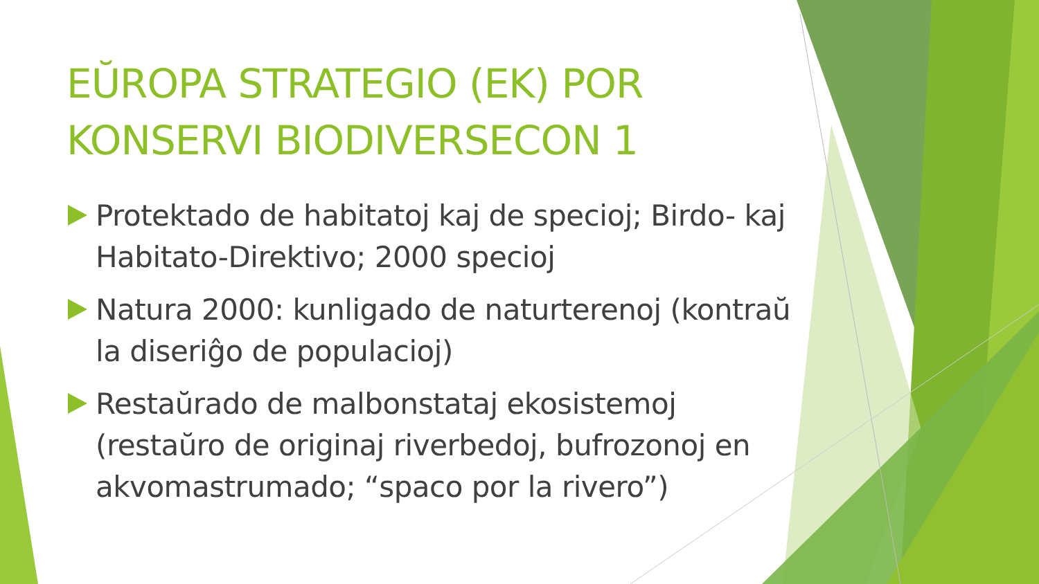EŬROPA STRATEGIO (EK) POR KONSERVI BIODIVERSECON 1
Protektado de habitatoj kaj de specioj; Birdo- kaj Habitato-Direktivo; 2000 specioj
Natura 2000: kunligado de naturterenoj (kontraŭ la diseriĝo de populacioj)
Restaŭrado de malbonstataj ekosistemoj (restaŭro de originaj riverbedoj, bufrozonoj en akvomastrumado; “spaco por la rivero”)